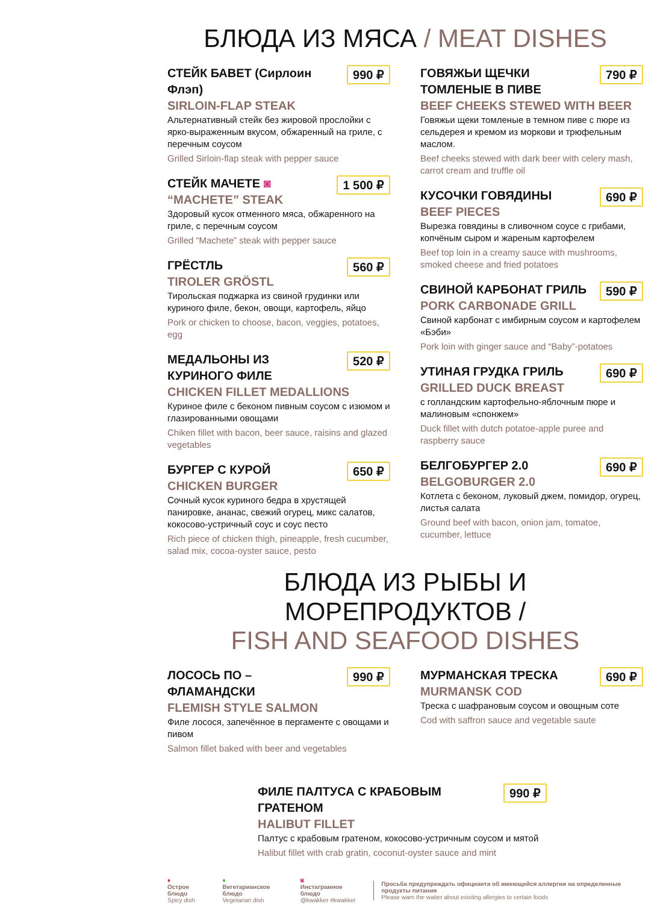БЛЮДА ИЗ МЯСА / MEAT DISHES
990 ₽
СТЕЙК БАВЕТ (Сирлоин Флэп)
SIRLOIN-FLAP STEAK
Альтернативный стейк без жировой прослойки с ярко-выраженным вкусом, обжаренный на гриле, с перечным соусом
Grilled Sirloin-flap steak with pepper sauce
1 500 ₽
СТЕЙК МАЧЕТЕ ◙
“MACHETE” STEAK
Здоровый кусок отменного мяса, обжаренного на гриле, с перечным соусом
Grilled “Machete” steak with pepper sauce
560 ₽
ГРЁСТЛЬ
TIROLER GRÖSTL
Тирольская поджарка из свиной грудинки или куриного филе, бекон, овощи, картофель, яйцо
Pork or chicken to choose, bacon, veggies, potatoes, egg
520 ₽
МЕДАЛЬОНЫ ИЗ КУРИНОГО ФИЛЕ
CHICKEN FILLET MEDALLIONS
Куриное филе с беконом пивным соусом с изюмом и глазированными овощами
Chiken fillet with bacon, beer sauce, raisins and glazed vegetables
650 ₽
БУРГЕР С КУРОЙ
CHICKEN BURGER
Сочный кусок куриного бедра в хрустящей панировке, ананас, свежий огурец, микс салатов, кокосово-устричный соус и соус песто
Rich piece of chicken thigh, pineapple, fresh cucumber, salad mix, cocoa-oyster sauce, pesto
790 ₽
ГОВЯЖЬИ ЩЕЧКИ ТОМЛЕНЫЕ В ПИВЕ
BEEF CHEEKS STEWED WITH BEER
Говяжьи щеки томленые в темном пиве с пюре из сельдерея и кремом из моркови и трюфельным маслом.
Beef cheeks stewed with dark beer with celery mash, carrot cream and truffle oil
690 ₽
КУСОЧКИ ГОВЯДИНЫ
BEEF PIECES
Вырезка говядины в сливочном соусе с грибами, копчёным сыром и жареным картофелем
Beef top loin in a creamy sauce with mushrooms, smoked cheese and fried potatoes
590 ₽
СВИНОЙ КАРБОНАТ ГРИЛЬ
PORK CARBONADE GRILL
Свиной карбонат с имбирным соусом и картофелем «Бэби»
Pork loin with ginger sauce and “Baby”-potatoes
690 ₽
УТИНАЯ ГРУДКА ГРИЛЬ
GRILLED DUCK BREAST
с голландским картофельно-яблочным пюре и малиновым «спонжем»
Duck fillet with dutch potatoe-apple puree and raspberry sauce
690 ₽
БЕЛГОБУРГЕР 2.0
BELGOBURGER 2.0
Котлета с беконом, луковый джем, помидор, огурец, листья салата
Ground beef with bacon, onion jam, tomatoe, cucumber, lettuce
БЛЮДА ИЗ РЫБЫ И МОРЕПРОДУКТОВ /
FISH AND SEAFOOD DISHES
990 ₽
ЛОСОСЬ ПО – ФЛАМАНДСКИ
FLEMISH STYLE SALMON
Филе лосося, запечённое в пергаменте с овощами и пивом
Salmon fillet baked with beer and vegetables
690 ₽
МУРМАНСКАЯ ТРЕСКА
MURMANSK COD
Треска с шафрановым соусом и овощным соте
Cod with saffron sauce and vegetable saute
990 ₽
ФИЛЕ ПАЛТУСА С КРАБОВЫМ ГРАТЕНОМ
HALIBUT FILLET
Палтус с крабовым гратеном, кокосово-устричным соусом и мятой
Halibut fillet with crab gratin, coconut-oyster sauce and mint
♦
Острое блюдо
Spicy dish
♦
Вегетарианское блюдо
Vegetarian dish
◙
Инстаграмное блюдо
@kwakker #kwakker
Просьба предупреждать официанта об имеющейся аллергии на определенные продукты питания
Please warn the waiter about existing allergies to certain foods